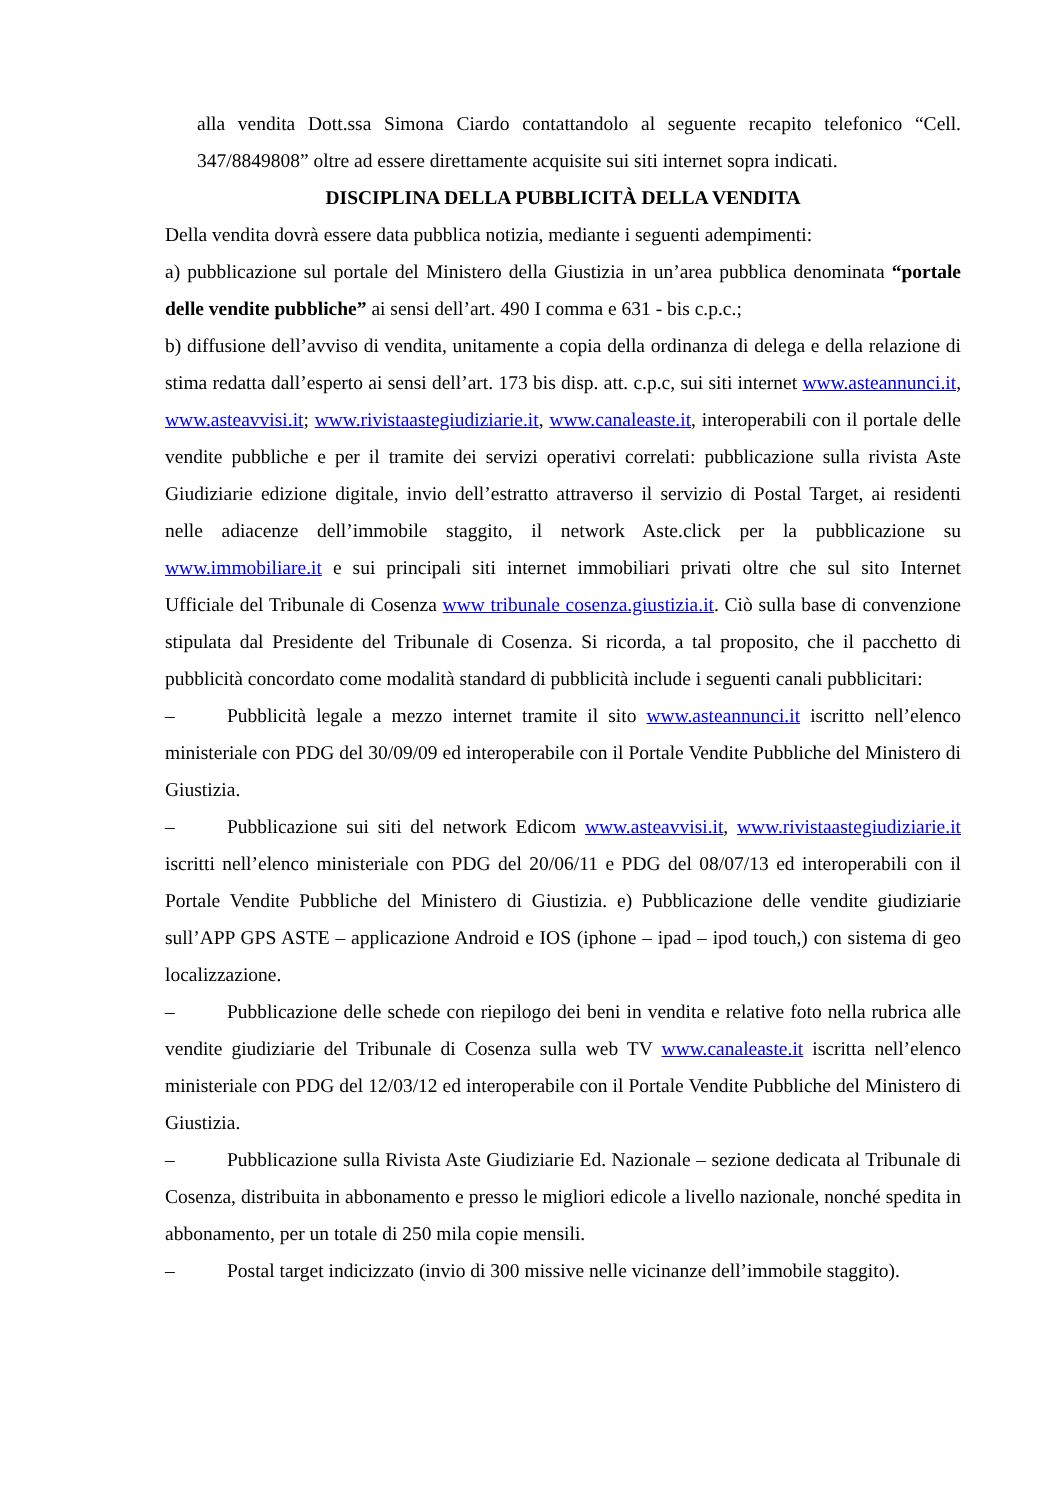alla vendita Dott.ssa Simona Ciardo contattandolo al seguente recapito telefonico “Cell. 347/8849808” oltre ad essere direttamente acquisite sui siti internet sopra indicati.
DISCIPLINA DELLA PUBBLICITÀ DELLA VENDITA
Della vendita dovrà essere data pubblica notizia, mediante i seguenti adempimenti:
a) pubblicazione sul portale del Ministero della Giustizia in un’area pubblica denominata “portale delle vendite pubbliche” ai sensi dell’art. 490 I comma e 631 - bis c.p.c.;
b) diffusione dell’avviso di vendita, unitamente a copia della ordinanza di delega e della relazione di stima redatta dall’esperto ai sensi dell’art. 173 bis disp. att. c.p.c, sui siti internet www.asteannunci.it, www.asteavvisi.it; www.rivistaastegiudiziarie.it, www.canaleaste.it, interoperabili con il portale delle vendite pubbliche e per il tramite dei servizi operativi correlati: pubblicazione sulla rivista Aste Giudiziarie edizione digitale, invio dell’estratto attraverso il servizio di Postal Target, ai residenti nelle adiacenze dell’immobile staggito, il network Aste.click per la pubblicazione su www.immobiliare.it e sui principali siti internet immobiliari privati oltre che sul sito Internet Ufficiale del Tribunale di Cosenza www tribunale cosenza.giustizia.it. Ciò sulla base di convenzione stipulata dal Presidente del Tribunale di Cosenza. Si ricorda, a tal proposito, che il pacchetto di pubblicità concordato come modalità standard di pubblicità include i seguenti canali pubblicitari:
– Pubblicità legale a mezzo internet tramite il sito www.asteannunci.it iscritto nell’elenco ministeriale con PDG del 30/09/09 ed interoperabile con il Portale Vendite Pubbliche del Ministero di Giustizia.
– Pubblicazione sui siti del network Edicom www.asteavvisi.it, www.rivistaastegiudiziarie.it iscritti nell’elenco ministeriale con PDG del 20/06/11 e PDG del 08/07/13 ed interoperabili con il Portale Vendite Pubbliche del Ministero di Giustizia. e) Pubblicazione delle vendite giudiziarie sull’APP GPS ASTE – applicazione Android e IOS (iphone – ipad – ipod touch,) con sistema di geo localizzazione.
– Pubblicazione delle schede con riepilogo dei beni in vendita e relative foto nella rubrica alle vendite giudiziarie del Tribunale di Cosenza sulla web TV www.canaleaste.it iscritta nell’elenco ministeriale con PDG del 12/03/12 ed interoperabile con il Portale Vendite Pubbliche del Ministero di Giustizia.
– Pubblicazione sulla Rivista Aste Giudiziarie Ed. Nazionale – sezione dedicata al Tribunale di Cosenza, distribuita in abbonamento e presso le migliori edicole a livello nazionale, nonché spedita in abbonamento, per un totale di 250 mila copie mensili.
– Postal target indicizzato (invio di 300 missive nelle vicinanze dell’immobile staggito).